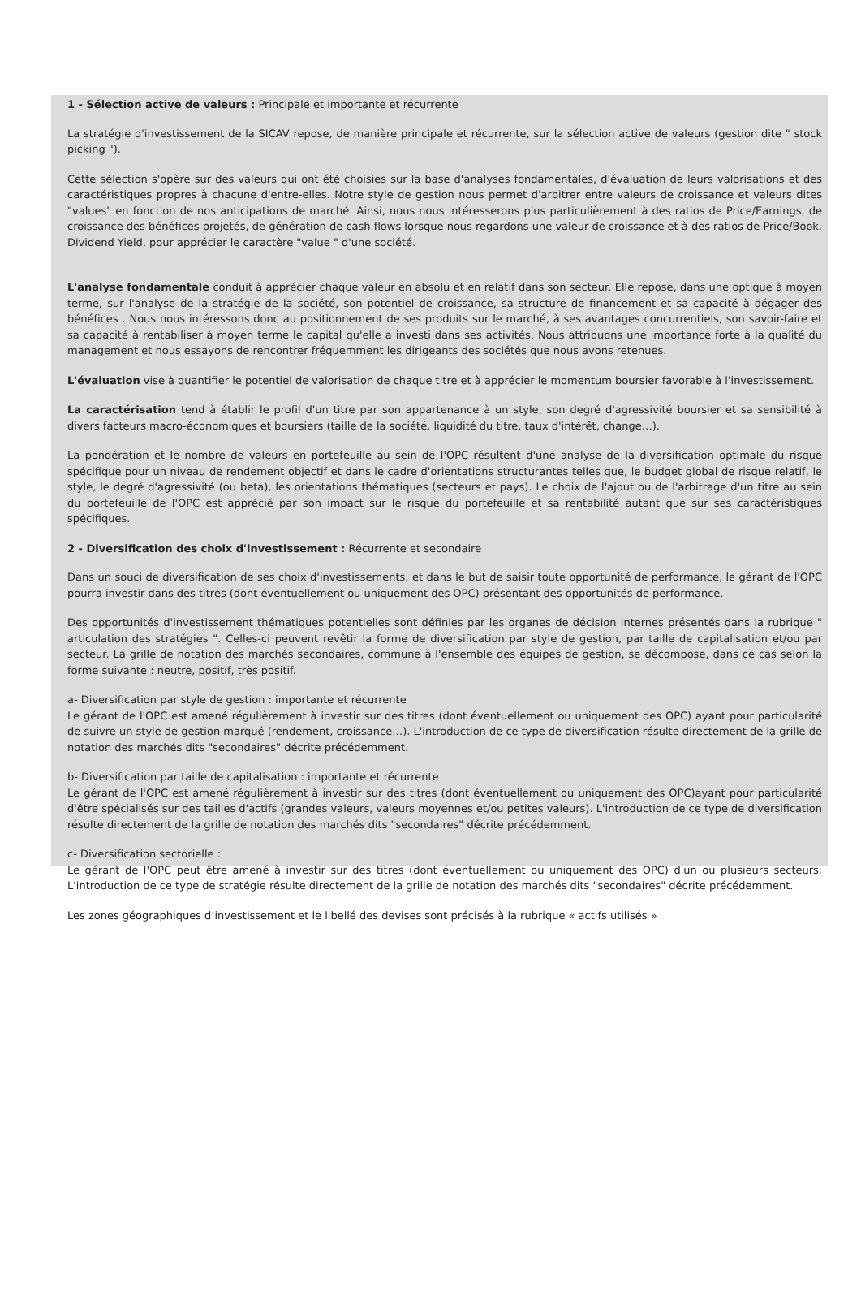1 - Sélection active de valeurs : Principale et importante et récurrente
La stratégie d'investissement de la SICAV repose, de manière principale et récurrente, sur la sélection active de valeurs (gestion dite " stock picking ").
Cette sélection s'opère sur des valeurs qui ont été choisies sur la base d'analyses fondamentales, d'évaluation de leurs valorisations et des caractéristiques propres à chacune d'entre-elles. Notre style de gestion nous permet d'arbitrer entre valeurs de croissance et valeurs dites "values" en fonction de nos anticipations de marché. Ainsi, nous nous intéresserons plus particulièrement à des ratios de Price/Earnings, de croissance des bénéfices projetés, de génération de cash flows lorsque nous regardons une valeur de croissance et à des ratios de Price/Book, Dividend Yield, pour apprécier le caractère "value " d'une société.
L'analyse fondamentale conduit à apprécier chaque valeur en absolu et en relatif dans son secteur. Elle repose, dans une optique à moyen terme, sur l'analyse de la stratégie de la société, son potentiel de croissance, sa structure de financement et sa capacité à dégager des bénéfices . Nous nous intéressons donc au positionnement de ses produits sur le marché, à ses avantages concurrentiels, son savoir-faire et sa capacité à rentabiliser à moyen terme le capital qu'elle a investi dans ses activités. Nous attribuons une importance forte à la qualité du management et nous essayons de rencontrer fréquemment les dirigeants des sociétés que nous avons retenues.
L'évaluation vise à quantifier le potentiel de valorisation de chaque titre et à apprécier le momentum boursier favorable à l'investissement.
La caractérisation tend à établir le profil d'un titre par son appartenance à un style, son degré d'agressivité boursier et sa sensibilité à divers facteurs macro-économiques et boursiers (taille de la société, liquidité du titre, taux d'intérêt, change…).
La pondération et le nombre de valeurs en portefeuille au sein de l'OPC résultent d'une analyse de la diversification optimale du risque spécifique pour un niveau de rendement objectif et dans le cadre d'orientations structurantes telles que, le budget global de risque relatif, le style, le degré d'agressivité (ou beta), les orientations thématiques (secteurs et pays). Le choix de l'ajout ou de l'arbitrage d'un titre au sein du portefeuille de l'OPC est apprécié par son impact sur le risque du portefeuille et sa rentabilité autant que sur ses caractéristiques spécifiques.
2 - Diversification des choix d'investissement : Récurrente et secondaire
Dans un souci de diversification de ses choix d'investissements, et dans le but de saisir toute opportunité de performance, le gérant de l'OPC pourra investir dans des titres (dont éventuellement ou uniquement des OPC) présentant des opportunités de performance.
Des opportunités d'investissement thématiques potentielles sont définies par les organes de décision internes présentés dans la rubrique " articulation des stratégies ". Celles-ci peuvent revêtir la forme de diversification par style de gestion, par taille de capitalisation et/ou par secteur. La grille de notation des marchés secondaires, commune à l'ensemble des équipes de gestion, se décompose, dans ce cas selon la forme suivante : neutre, positif, très positif.
a- Diversification par style de gestion : importante et récurrente
Le gérant de l'OPC est amené régulièrement à investir sur des titres (dont éventuellement ou uniquement des OPC) ayant pour particularité de suivre un style de gestion marqué (rendement, croissance…). L'introduction de ce type de diversification résulte directement de la grille de notation des marchés dits "secondaires" décrite précédemment.
b- Diversification par taille de capitalisation : importante et récurrente
Le gérant de l'OPC est amené régulièrement à investir sur des titres (dont éventuellement ou uniquement des OPC)ayant pour particularité d'être spécialisés sur des tailles d'actifs (grandes valeurs, valeurs moyennes et/ou petites valeurs). L'introduction de ce type de diversification résulte directement de la grille de notation des marchés dits "secondaires" décrite précédemment.
c- Diversification sectorielle :
Le gérant de l'OPC peut être amené à investir sur des titres (dont éventuellement ou uniquement des OPC) d'un ou plusieurs secteurs. L'introduction de ce type de stratégie résulte directement de la grille de notation des marchés dits "secondaires" décrite précédemment.
Les zones géographiques d’investissement et le libellé des devises sont précisés à la rubrique « actifs utilisés »